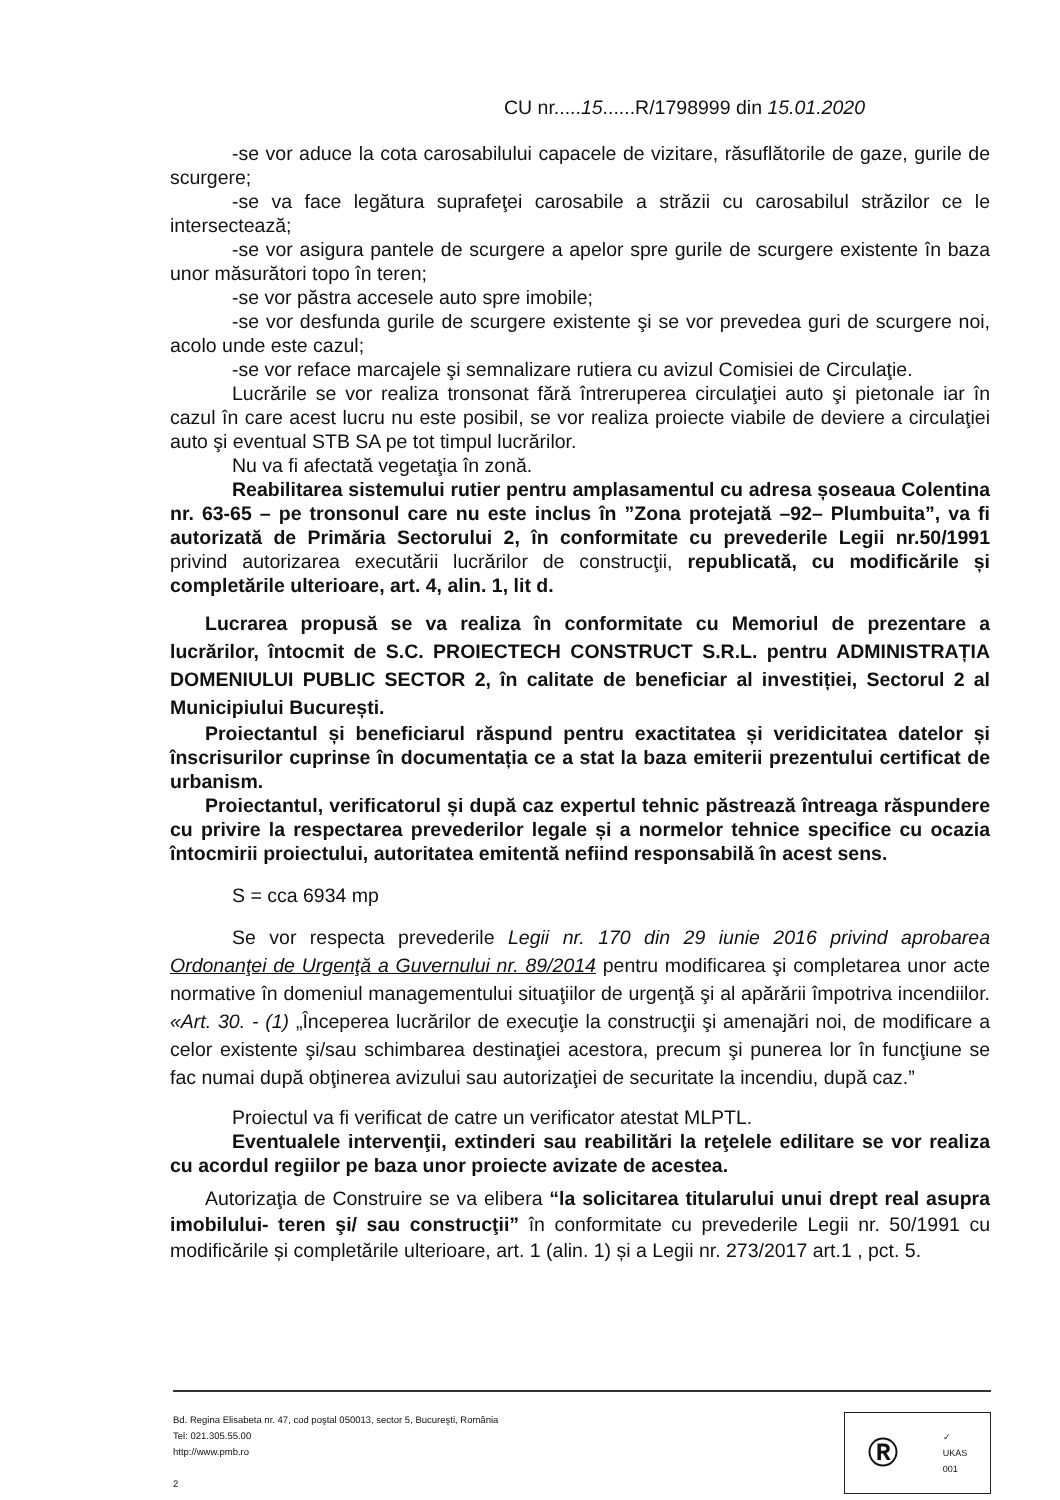CU nr.....15......R/1798999 din 15.01.2020
-se vor aduce la cota carosabilului capacele de vizitare, răsuflătorile de gaze, gurile de scurgere;
-se va face legătura suprafeţei carosabile a străzii cu carosabilul străzilor ce le intersectează;
-se vor asigura pantele de scurgere a apelor spre gurile de scurgere existente în baza unor măsurători topo în teren;
-se vor păstra accesele auto spre imobile;
-se vor desfunda gurile de scurgere existente şi se vor prevedea guri de scurgere noi, acolo unde este cazul;
-se vor reface marcajele şi semnalizare rutiera cu avizul Comisiei de Circulaţie.
Lucrările se vor realiza tronsonat fără întreruperea circulaţiei auto şi pietonale iar în cazul în care acest lucru nu este posibil, se vor realiza proiecte viabile de deviere a circulaţiei auto şi eventual STB SA pe tot timpul lucrărilor.
Nu va fi afectată vegetaţia în zonă.
Reabilitarea sistemului rutier pentru amplasamentul cu adresa șoseaua Colentina nr. 63-65 – pe tronsonul care nu este inclus în ”Zona protejată –92– Plumbuita”, va fi autorizată de Primăria Sectorului 2, în conformitate cu prevederile Legii nr.50/1991 privind autorizarea executării lucrărilor de construcţii, republicată, cu modificările și completările ulterioare, art. 4, alin. 1, lit d.
Lucrarea propusă se va realiza în conformitate cu Memoriul de prezentare a lucrărilor, întocmit de S.C. PROIECTECH CONSTRUCT S.R.L. pentru ADMINISTRAȚIA DOMENIULUI PUBLIC SECTOR 2, în calitate de beneficiar al investiției, Sectorul 2 al Municipiului București.
Proiectantul și beneficiarul răspund pentru exactitatea și veridicitatea datelor și înscrisurilor cuprinse în documentația ce a stat la baza emiterii prezentului certificat de urbanism.
Proiectantul, verificatorul și după caz expertul tehnic păstrează întreaga răspundere cu privire la respectarea prevederilor legale și a normelor tehnice specifice cu ocazia întocmirii proiectului, autoritatea emitentă nefiind responsabilă în acest sens.
S = cca 6934 mp
Se vor respecta prevederile Legii nr. 170 din 29 iunie 2016 privind aprobarea Ordonanţei de Urgenţă a Guvernului nr. 89/2014 pentru modificarea şi completarea unor acte normative în domeniul managementului situaţiilor de urgenţă şi al apărării împotriva incendiilor. «Art. 30. - (1) „Începerea lucrărilor de execuţie la construcţii şi amenajări noi, de modificare a celor existente şi/sau schimbarea destinaţiei acestora, precum şi punerea lor în funcţiune se fac numai după obţinerea avizului sau autorizaţiei de securitate la incendiu, după caz.”
Proiectul va fi verificat de catre un verificator atestat MLPTL.
Eventualele intervenţii, extinderi sau reabilitări la reţelele edilitare se vor realiza cu acordul regiilor pe baza unor proiecte avizate de acestea.
Autorizaţia de Construire se va elibera “la solicitarea titularului unui drept real asupra imobilului- teren şi/ sau construcţii” în conformitate cu prevederile Legii nr. 50/1991 cu modificările și completările ulterioare, art. 1 (alin. 1) și a Legii nr. 273/2017 art.1 , pct. 5.
Bd. Regina Elisabeta nr. 47, cod poştal 050013, sector 5, Bucureşti, România
Tel: 021.305.55.00
http://www.pmb.ro
2
Ⓡ ✓
UKAS
001